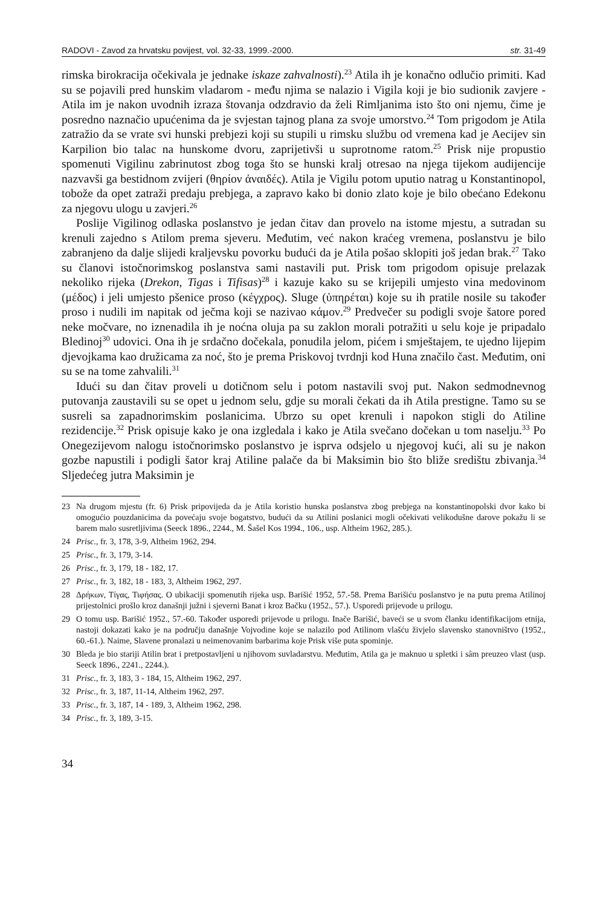RADOVI - Zavod za hrvatsku povijest, vol. 32-33, 1999.-2000. str. 31-49
rimska birokracija očekivala je jednake iskaze zahvalnosti).<sup>23</sup> Atila ih je konačno odlučio primiti. Kad su se pojavili pred hunskim vladarom - među njima se nalazio i Vigila koji je bio sudionik zavjere - Atila im je nakon uvodnih izraza štovanja odzdravio da želi Rimljanima isto što oni njemu, čime je posredno naznačio upućenima da je svjestan tajnog plana za svoje umorstvo.<sup>24</sup> Tom prigodom je Atila zatražio da se vrate svi hunski prebjezi koji su stupili u rimsku službu od vremena kad je Aecijev sin Karpilion bio talac na hunskome dvoru, zaprijetivši u suprotnome ratom.<sup>25</sup> Prisk nije propustio spomenuti Vigilinu zabrinutost zbog toga što se hunski kralj otresao na njega tijekom audijencije nazvavši ga bestidnom zvijeri (θηρίον ἀναιδές). Atila je Vigilu potom uputio natrag u Konstantinopol, tobože da opet zatraži predaju prebjega, a zapravo kako bi donio zlato koje je bilo obećano Edekonu za njegovu ulogu u zavjeri.<sup>26</sup>
Poslije Vigilinog odlaska poslanstvo je jedan čitav dan provelo na istome mjestu, a sutradan su krenuli zajedno s Atilom prema sjeveru. Međutim, već nakon kraćeg vremena, poslanstvu je bilo zabranjeno da dalje slijedi kraljevsku povorku budući da je Atila pošao sklopiti još jedan brak.<sup>27</sup> Tako su članovi istočnorimskog poslanstva sami nastavili put. Prisk tom prigodom opisuje prelazak nekoliko rijeka (Drekon, Tigas i Tifisas)<sup>28</sup> i kazuje kako su se krijepili umjesto vina medovinom (μέδος) i jeli umjesto pšenice proso (κέγχρος). Sluge (ὑπηρέται) koje su ih pratile nosile su također proso i nudili im napitak od ječma koji se nazivao κάμον.<sup>29</sup> Predvečer su podigli svoje šatore pored neke močvare, no iznenadila ih je noćna oluja pa su zaklon morali potražiti u selu koje je pripadalo Bledinoj<sup>30</sup> udovici. Ona ih je srdačno dočekala, ponudila jelom, pićem i smještajem, te ujedno lijepim djevojkama kao družicama za noć, što je prema Priskovoj tvrdnji kod Huna značilo čast. Međutim, oni su se na tome zahvalili.<sup>31</sup>
Idući su dan čitav proveli u dotičnom selu i potom nastavili svoj put. Nakon sedmodnevnog putovanja zaustavili su se opet u jednom selu, gdje su morali čekati da ih Atila prestigne. Tamo su se susreli sa zapadnorimskim poslanicima. Ubrzo su opet krenuli i napokon stigli do Atiline rezidencije.<sup>32</sup> Prisk opisuje kako je ona izgledala i kako je Atila svečano dočekan u tom naselju.<sup>33</sup> Po Onegezijevom nalogu istočnorimsko poslanstvo je isprva odsjelo u njegovoj kući, ali su je nakon gozbe napustili i podigli šator kraj Atiline palače da bi Maksimin bio što bliže središtu zbivanja.<sup>34</sup> Sljedećeg jutra Maksimin je
23 Na drugom mjestu (fr. 6) Prisk pripovijeda da je Atila koristio hunska poslanstva zbog prebjega na konstantinopolski dvor kako bi omogućio pouzdanicima da povećaju svoje bogatstvo, budući da su Atilini poslanici mogli očekivati velikodušne darove pokažu li se barem malo susretljivima (Seeck 1896., 2244., M. Šašel Kos 1994., 106., usp. Altheim 1962, 285.).
24 Prisc., fr. 3, 178, 3-9, Altheim 1962, 294.
25 Prisc., fr. 3, 179, 3-14.
26 Prisc., fr. 3, 179, 18 - 182, 17.
27 Prisc., fr. 3, 182, 18 - 183, 3, Altheim 1962, 297.
28 Δρήκων, Τίγας, Τιφήσας. O ubikaciji spomenutih rijeka usp. Barišić 1952, 57.-58. Prema Barišiću poslanstvo je na putu prema Atilinoj prijestolnici prošlo kroz današnji južni i sjeverni Banat i kroz Bačku (1952., 57.). Usporedi prijevode u prilogu.
29 O tomu usp. Barišić 1952., 57.-60. Također usporedi prijevode u prilogu. Inače Barišić, baveći se u svom članku identifikacijom etnija, nastoji dokazati kako je na području današnje Vojvodine koje se nalazilo pod Atilinom vlašću živjelo slavensko stanovništvo (1952., 60.-61.). Naime, Slavene pronalazi u neimenovanim barbarima koje Prisk više puta spominje.
30 Bleda je bio stariji Atilin brat i pretpostavljeni u njihovom suvladarstvu. Međutim, Atila ga je maknuo u spletki i sâm preuzeo vlast (usp. Seeck 1896., 2241., 2244.).
31 Prisc., fr. 3, 183, 3 - 184, 15, Altheim 1962, 297.
32 Prisc., fr. 3, 187, 11-14, Altheim 1962, 297.
33 Prisc., fr. 3, 187, 14 - 189, 3, Altheim 1962, 298.
34 Prisc., fr. 3, 189, 3-15.
34